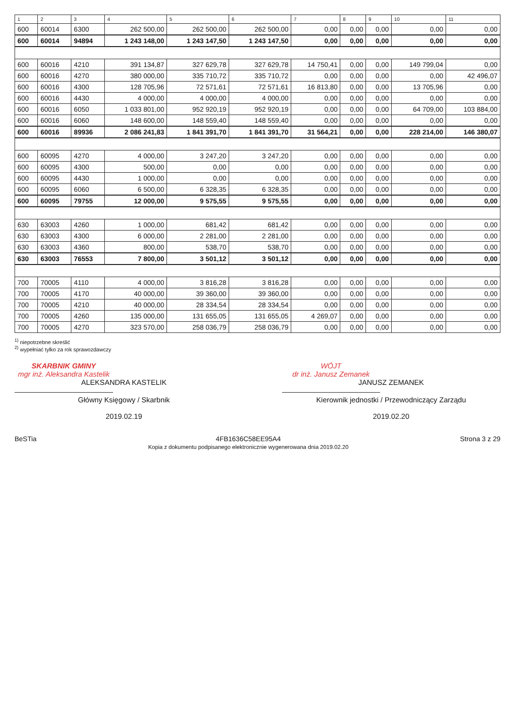| 1 | 2 | 3 | 4 | 5 | 6 | 7 | 8 | 9 | 10 | 11 |
| --- | --- | --- | --- | --- | --- | --- | --- | --- | --- | --- |
| 600 | 60014 | 6300 | 262 500,00 | 262 500,00 | 262 500,00 | 0,00 | 0,00 | 0,00 | 0,00 | 0,00 |
| 600 | 60014 | 94894 | 1 243 148,00 | 1 243 147,50 | 1 243 147,50 | 0,00 | 0,00 | 0,00 | 0,00 | 0,00 |
| 600 | 60016 | 4210 | 391 134,87 | 327 629,78 | 327 629,78 | 14 750,41 | 0,00 | 0,00 | 149 799,04 | 0,00 |
| 600 | 60016 | 4270 | 380 000,00 | 335 710,72 | 335 710,72 | 0,00 | 0,00 | 0,00 | 0,00 | 42 496,07 |
| 600 | 60016 | 4300 | 128 705,96 | 72 571,61 | 72 571,61 | 16 813,80 | 0,00 | 0,00 | 13 705,96 | 0,00 |
| 600 | 60016 | 4430 | 4 000,00 | 4 000,00 | 4 000,00 | 0,00 | 0,00 | 0,00 | 0,00 | 0,00 |
| 600 | 60016 | 6050 | 1 033 801,00 | 952 920,19 | 952 920,19 | 0,00 | 0,00 | 0,00 | 64 709,00 | 103 884,00 |
| 600 | 60016 | 6060 | 148 600,00 | 148 559,40 | 148 559,40 | 0,00 | 0,00 | 0,00 | 0,00 | 0,00 |
| 600 | 60016 | 89936 | 2 086 241,83 | 1 841 391,70 | 1 841 391,70 | 31 564,21 | 0,00 | 0,00 | 228 214,00 | 146 380,07 |
| 600 | 60095 | 4270 | 4 000,00 | 3 247,20 | 3 247,20 | 0,00 | 0,00 | 0,00 | 0,00 | 0,00 |
| 600 | 60095 | 4300 | 500,00 | 0,00 | 0,00 | 0,00 | 0,00 | 0,00 | 0,00 | 0,00 |
| 600 | 60095 | 4430 | 1 000,00 | 0,00 | 0,00 | 0,00 | 0,00 | 0,00 | 0,00 | 0,00 |
| 600 | 60095 | 6060 | 6 500,00 | 6 328,35 | 6 328,35 | 0,00 | 0,00 | 0,00 | 0,00 | 0,00 |
| 600 | 60095 | 79755 | 12 000,00 | 9 575,55 | 9 575,55 | 0,00 | 0,00 | 0,00 | 0,00 | 0,00 |
| 630 | 63003 | 4260 | 1 000,00 | 681,42 | 681,42 | 0,00 | 0,00 | 0,00 | 0,00 | 0,00 |
| 630 | 63003 | 4300 | 6 000,00 | 2 281,00 | 2 281,00 | 0,00 | 0,00 | 0,00 | 0,00 | 0,00 |
| 630 | 63003 | 4360 | 800,00 | 538,70 | 538,70 | 0,00 | 0,00 | 0,00 | 0,00 | 0,00 |
| 630 | 63003 | 76553 | 7 800,00 | 3 501,12 | 3 501,12 | 0,00 | 0,00 | 0,00 | 0,00 | 0,00 |
| 700 | 70005 | 4110 | 4 000,00 | 3 816,28 | 3 816,28 | 0,00 | 0,00 | 0,00 | 0,00 | 0,00 |
| 700 | 70005 | 4170 | 40 000,00 | 39 360,00 | 39 360,00 | 0,00 | 0,00 | 0,00 | 0,00 | 0,00 |
| 700 | 70005 | 4210 | 40 000,00 | 28 334,54 | 28 334,54 | 0,00 | 0,00 | 0,00 | 0,00 | 0,00 |
| 700 | 70005 | 4260 | 135 000,00 | 131 655,05 | 131 655,05 | 4 269,07 | 0,00 | 0,00 | 0,00 | 0,00 |
| 700 | 70005 | 4270 | 323 570,00 | 258 036,79 | 258 036,79 | 0,00 | 0,00 | 0,00 | 0,00 | 0,00 |
<sup>1)</sup> niepotrzebne skreślić
<sup>2)</sup> wypełniać tylko za rok sprawozdawczy
SKARBNIK GMINY
mgr inż. Aleksandra Kastelik
ALEKSANDRA KASTELIK
Główny Księgowy / Skarbnik
2019.02.19
WÓJT
dr inż. Janusz Zemanek
JANUSZ ZEMANEK
Kierownik jednostki / Przewodniczący Zarządu
2019.02.20
BeSTia 4FB1636C58EE95A4
Kopia z dokumentu podpisanego elektronicznie wygenerowana dnia 2019.02.20 Strona 3 z 29